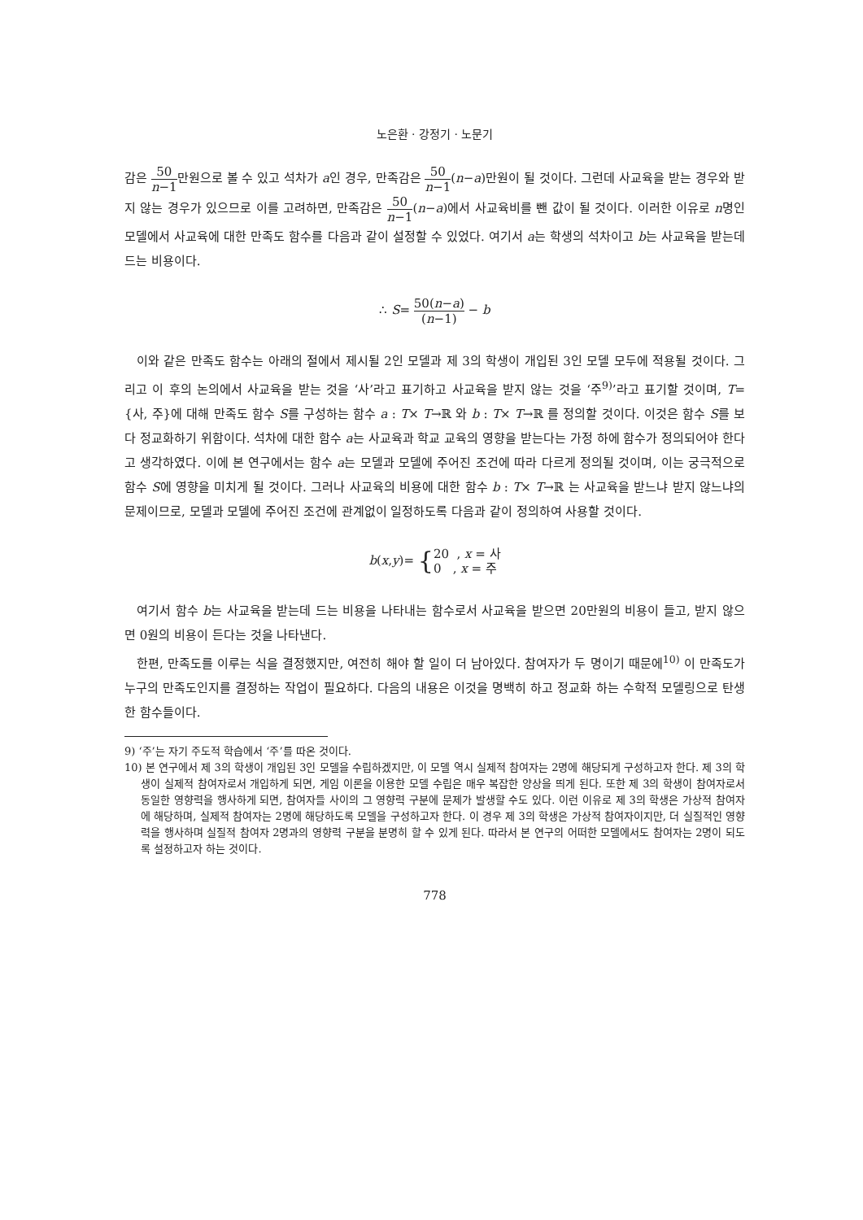노은환 · 강정기 · 노문기
감은 50 n−1만원으로 볼 수 있고 석차가 a인 경우, 만족감은 50 n−1(n−a)만원이 될 것이다. 그런데 사교육을 받는 경우와 받지 않는 경우가 있으므로 이를 고려하면, 만족감은 50 n−1(n−a)에서 사교육비를 뺀 값이 될 것이다. 이러한 이유로 n명인 모델에서 사교육에 대한 만족도 함수를 다음과 같이 설정할 수 있었다. 여기서 a는 학생의 석차이고 b는 사교육을 받는데 드는 비용이다.
∴ S= 50(n−a) (n−1) − b
이와 같은 만족도 함수는 아래의 절에서 제시될 2인 모델과 제 3의 학생이 개입된 3인 모델 모두에 적용될 것이다. 그리고 이 후의 논의에서 사교육을 받는 것을 ‘사’라고 표기하고 사교육을 받지 않는 것을 ‘주<sup>9)</sup>’라고 표기할 것이며, T={사, 주}에 대해 만족도 함수 S를 구성하는 함수 a : T× T→ℝ 와 b : T× T→ℝ 를 정의할 것이다. 이것은 함수 S를 보다 정교화하기 위함이다. 석차에 대한 함수 a는 사교육과 학교 교육의 영향을 받는다는 가정 하에 함수가 정의되어야 한다고 생각하였다. 이에 본 연구에서는 함수 a는 모델과 모델에 주어진 조건에 따라 다르게 정의될 것이며, 이는 궁극적으로 함수 S에 영향을 미치게 될 것이다. 그러나 사교육의 비용에 대한 함수 b : T× T→ℝ 는 사교육을 받느냐 받지 않느냐의 문제이므로, 모델과 모델에 주어진 조건에 관계없이 일정하도록 다음과 같이 정의하여 사용할 것이다.
b(x,y)= {20 , x = 사 0 , x = 주
여기서 함수 b는 사교육을 받는데 드는 비용을 나타내는 함수로서 사교육을 받으면 20만원의 비용이 들고, 받지 않으면 0원의 비용이 든다는 것을 나타낸다.
한편, 만족도를 이루는 식을 결정했지만, 여전히 해야 할 일이 더 남아있다. 참여자가 두 명이기 때문에<sup>10)</sup> 이 만족도가 누구의 만족도인지를 결정하는 작업이 필요하다. 다음의 내용은 이것을 명백히 하고 정교화 하는 수학적 모델링으로 탄생한 함수들이다.
9) ‘주’는 자기 주도적 학습에서 ‘주’를 따온 것이다.
10) 본 연구에서 제 3의 학생이 개입된 3인 모델을 수립하겠지만, 이 모델 역시 실제적 참여자는 2명에 해당되게 구성하고자 한다. 제 3의 학생이 실제적 참여자로서 개입하게 되면, 게임 이론을 이용한 모델 수립은 매우 복잡한 양상을 띄게 된다. 또한 제 3의 학생이 참여자로서 동일한 영향력을 행사하게 되면, 참여자들 사이의 그 영향력 구분에 문제가 발생할 수도 있다. 이런 이유로 제 3의 학생은 가상적 참여자에 해당하며, 실제적 참여자는 2명에 해당하도록 모델을 구성하고자 한다. 이 경우 제 3의 학생은 가상적 참여자이지만, 더 실질적인 영향력을 행사하며 실질적 참여자 2명과의 영향력 구분을 분명히 할 수 있게 된다. 따라서 본 연구의 어떠한 모델에서도 참여자는 2명이 되도록 설정하고자 하는 것이다.
778